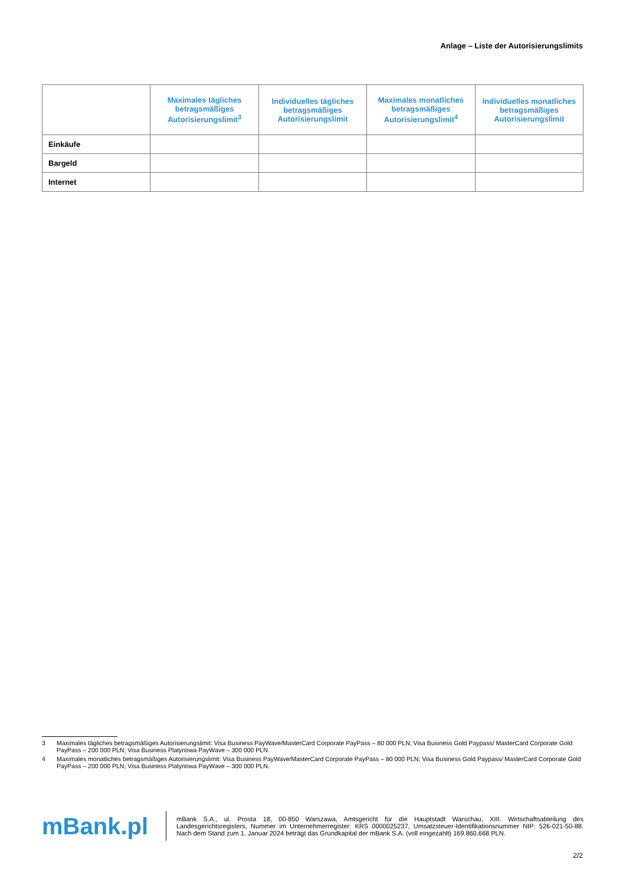Anlage – Liste der Autorisierungslimits
| | Maximales tägliches betragsmäßiges Autorisierungslimit<sup>3</sup> | Individuelles tägliches betragsmäßiges Autorisierungslimit | Maximales monatliches betragsmäßiges Autorisierungslimit<sup>4</sup> | Individuelles monatliches betragsmäßiges Autorisierungslimit |
| --- | --- | --- | --- | --- |
| Einkäufe | | | | |
| Bargeld | | | | |
| Internet | | | | |
3 Maximales tägliches betragsmäßiges Autorisierungslimit: Visa Business PayWave/MasterCard Corporate PayPass – 80 000 PLN; Visa Business Gold Paypass/ MasterCard Corporate Gold PayPass – 200 000 PLN; Visa Business Platynowa PayWave – 300 000 PLN.
4 Maximales monatliches betragsmäßiges Autorisierungslimit: Visa Business PayWave/MasterCard Corporate PayPass – 80 000 PLN; Visa Business Gold Paypass/ MasterCard Corporate Gold PayPass – 200 000 PLN; Visa Business Platynowa PayWave – 300 000 PLN.
mBank.pl
mBank S.A., ul. Prosta 18, 00-850 Warszawa, Amtsgericht für die Hauptstadt Warschau, XIII. Wirtschaftsabteilung des Landesgerichtsregisters, Nummer im Unternehmerregister: KRS 0000025237, Umsatzsteuer-Identifikationsnummer NIP: 526-021-50-88. Nach dem Stand zum 1. Januar 2024 beträgt das Grundkapital der mBank S.A. (voll eingezahlt) 169.860.668 PLN.
2/2